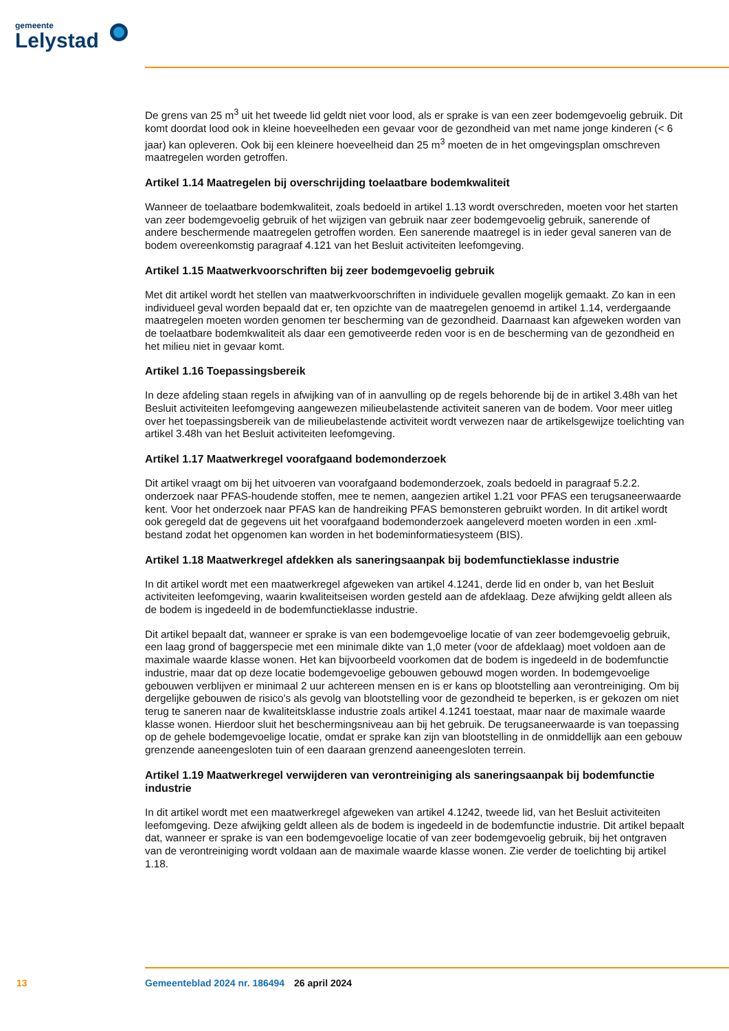gemeente
Lelystad
De grens van 25 m<sup>3</sup> uit het tweede lid geldt niet voor lood, als er sprake is van een zeer bodemgevoelig gebruik. Dit komt doordat lood ook in kleine hoeveelheden een gevaar voor de gezondheid van met name jonge kinderen (< 6 jaar) kan opleveren. Ook bij een kleinere hoeveelheid dan 25 m<sup>3</sup> moeten de in het omgevingsplan omschreven maatregelen worden getroffen.
Artikel 1.14 Maatregelen bij overschrijding toelaatbare bodemkwaliteit
Wanneer de toelaatbare bodemkwaliteit, zoals bedoeld in artikel 1.13 wordt overschreden, moeten voor het starten van zeer bodemgevoelig gebruik of het wijzigen van gebruik naar zeer bodemgevoelig gebruik, sanerende of andere beschermende maatregelen getroffen worden. Een sanerende maatregel is in ieder geval saneren van de bodem overeenkomstig paragraaf 4.121 van het Besluit activiteiten leefomgeving.
Artikel 1.15 Maatwerkvoorschriften bij zeer bodemgevoelig gebruik
Met dit artikel wordt het stellen van maatwerkvoorschriften in individuele gevallen mogelijk gemaakt. Zo kan in een individueel geval worden bepaald dat er, ten opzichte van de maatregelen genoemd in artikel 1.14, verdergaande maatregelen moeten worden genomen ter bescherming van de gezondheid. Daarnaast kan afgeweken worden van de toelaatbare bodemkwaliteit als daar een gemotiveerde reden voor is en de bescherming van de gezondheid en het milieu niet in gevaar komt.
Artikel 1.16 Toepassingsbereik
In deze afdeling staan regels in afwijking van of in aanvulling op de regels behorende bij de in artikel 3.48h van het Besluit activiteiten leefomgeving aangewezen milieubelastende activiteit saneren van de bodem. Voor meer uitleg over het toepassingsbereik van de milieubelastende activiteit wordt verwezen naar de artikelsgewijze toelichting van artikel 3.48h van het Besluit activiteiten leefomgeving.
Artikel 1.17 Maatwerkregel voorafgaand bodemonderzoek
Dit artikel vraagt om bij het uitvoeren van voorafgaand bodemonderzoek, zoals bedoeld in paragraaf 5.2.2. onderzoek naar PFAS-houdende stoffen, mee te nemen, aangezien artikel 1.21 voor PFAS een terugsaneerwaarde kent. Voor het onderzoek naar PFAS kan de handreiking PFAS bemonsteren gebruikt worden. In dit artikel wordt ook geregeld dat de gegevens uit het voorafgaand bodemonderzoek aangeleverd moeten worden in een .xml-bestand zodat het opgenomen kan worden in het bodeminformatiesysteem (BIS).
Artikel 1.18 Maatwerkregel afdekken als saneringsaanpak bij bodemfunctieklasse industrie
In dit artikel wordt met een maatwerkregel afgeweken van artikel 4.1241, derde lid en onder b, van het Besluit activiteiten leefomgeving, waarin kwaliteitseisen worden gesteld aan de afdeklaag. Deze afwijking geldt alleen als de bodem is ingedeeld in de bodemfunctieklasse industrie.
Dit artikel bepaalt dat, wanneer er sprake is van een bodemgevoelige locatie of van zeer bodemgevoelig gebruik, een laag grond of baggerspecie met een minimale dikte van 1,0 meter (voor de afdeklaag) moet voldoen aan de maximale waarde klasse wonen. Het kan bijvoorbeeld voorkomen dat de bodem is ingedeeld in de bodemfunctie industrie, maar dat op deze locatie bodemgevoelige gebouwen gebouwd mogen worden. In bodemgevoelige gebouwen verblijven er minimaal 2 uur achtereen mensen en is er kans op blootstelling aan verontreiniging. Om bij dergelijke gebouwen de risico's als gevolg van blootstelling voor de gezondheid te beperken, is er gekozen om niet terug te saneren naar de kwaliteitsklasse industrie zoals artikel 4.1241 toestaat, maar naar de maximale waarde klasse wonen. Hierdoor sluit het beschermingsniveau aan bij het gebruik. De terugsaneerwaarde is van toepassing op de gehele bodemgevoelige locatie, omdat er sprake kan zijn van blootstelling in de onmiddellijk aan een gebouw grenzende aaneengesloten tuin of een daaraan grenzend aaneengesloten terrein.
Artikel 1.19 Maatwerkregel verwijderen van verontreiniging als saneringsaanpak bij bodemfunctie industrie
In dit artikel wordt met een maatwerkregel afgeweken van artikel 4.1242, tweede lid, van het Besluit activiteiten leefomgeving. Deze afwijking geldt alleen als de bodem is ingedeeld in de bodemfunctie industrie. Dit artikel bepaalt dat, wanneer er sprake is van een bodemgevoelige locatie of van zeer bodemgevoelig gebruik, bij het ontgraven van de verontreiniging wordt voldaan aan de maximale waarde klasse wonen. Zie verder de toelichting bij artikel 1.18.
13 Gemeenteblad 2024 nr. 186494 26 april 2024